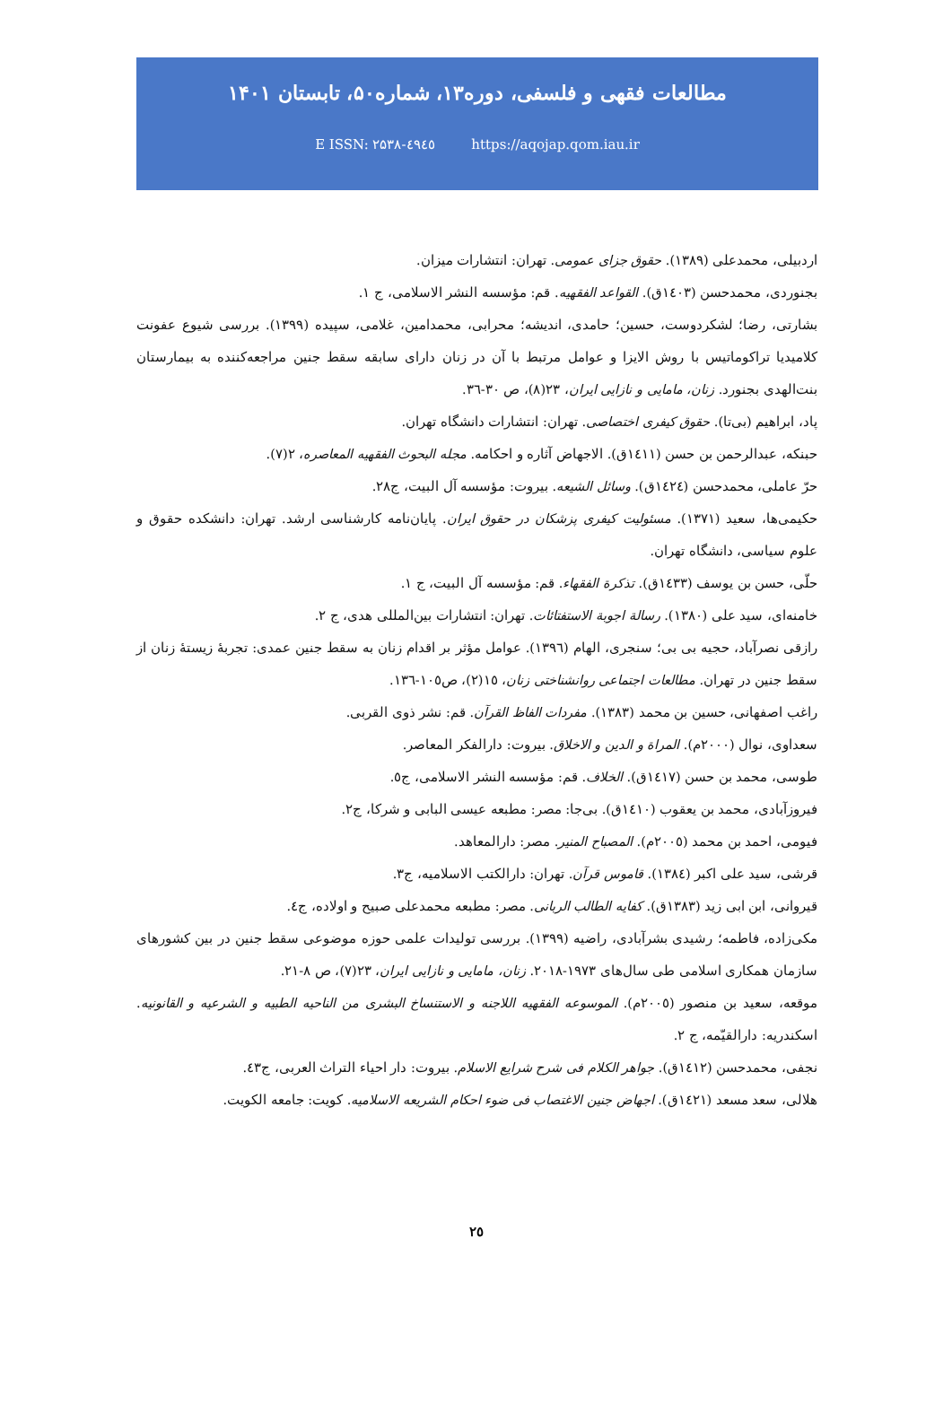مطالعات فقهی و فلسفی، دوره۱۳، شماره۵۰، تابستان ۱۴۰۱
E ISSN: ۲۵۳۸-٤۹٤٥ https://aqojap.qom.iau.ir
اردبیلی، محمدعلی (۱۳۸۹). حقوق جزای عمومی. تهران: انتشارات میزان.
بجنوردی، محمدحسن (۱٤۰۳ق). القواعد الفقهیه. قم: مؤسسه النشر الاسلامی، ج ۱.
بشارتی، رضا؛ لشکردوست، حسین؛ حامدی، اندیشه؛ محرابی، محمدامین، غلامی، سپیده (۱۳۹۹). بررسی شیوع عفونت کلامیدیا تراکوماتیس با روش الایزا و عوامل مرتبط با آن در زنان دارای سابقه سقط جنین مراجعه‌کننده به بیمارستان بنت‌الهدی بجنورد. زنان، مامایی و نازایی ایران، ۲۳(۸)، ص ۳۰-۳٦.
پاد، ابراهیم (بی‌تا). حقوق کیفری اختصاصی. تهران: انتشارات دانشگاه تهران.
حبنکه، عبدالرحمن بن حسن (۱٤۱۱ق). الاجهاض آثاره و احکامه. مجله البحوث الفقهیه المعاصره، ۲(۷).
حرّ عاملی، محمدحسن (۱٤۲٤ق). وسائل الشیعه. بیروت: مؤسسه آل البیت، ج۲۸.
حکیمی‌ها، سعید (۱۳۷۱). مسئولیت کیفری پزشکان در حقوق ایران. پایان‌نامه کارشناسی ارشد. تهران: دانشکده حقوق و علوم سیاسی، دانشگاه تهران.
حلّی، حسن بن یوسف (۱٤۳۳ق). تذکرة الفقهاء. قم: مؤسسه آل البیت، ج ۱.
خامنه‌ای، سید علی (۱۳۸۰). رسالة اجوبة الاستفتائات. تهران: انتشارات بین‌المللی هدی، ج ۲.
رازقی نصرآباد، حجیه بی بی؛ سنجری، الهام (۱۳۹٦). عوامل مؤثر بر اقدام زنان به سقط جنین عمدی: تجربهٔ زیستهٔ زنان از سقط جنین در تهران. مطالعات اجتماعی روانشناختی زنان، ۱٥(۲)، ص۱۰٥-۱۳٦.
راغب اصفهانی، حسین بن محمد (۱۳۸۳). مفردات الفاظ القرآن. قم: نشر ذوی القربی.
سعداوی، نوال (۲۰۰۰م). المراة و الدین و الاخلاق. بیروت: دارالفکر المعاصر.
طوسی، محمد بن حسن (۱٤۱۷ق). الخلاف. قم: مؤسسه النشر الاسلامی، ج٥.
فیروزآبادی، محمد بن یعقوب (۱٤۱۰ق). بی‌جا: مصر: مطبعه عیسی البابی و شرکا، ج۲.
فیومی، احمد بن محمد (۲۰۰٥م). المصباح المنیر. مصر: دارالمعاهد.
قرشی، سید علی اکبر (۱۳۸٤). قاموس قرآن. تهران: دارالکتب الاسلامیه، ج۳.
قیروانی، ابن ابی زید (۱۳۸۳ق). کفایه الطالب الربانی. مصر: مطبعه محمدعلی صبیح و اولاده، ج٤.
مکی‌زاده، فاطمه؛ رشیدی بشرآبادی، راضیه (۱۳۹۹). بررسی تولیدات علمی حوزه موضوعی سقط جنین در بین کشورهای سازمان همکاری اسلامی طی سال‌های ۱۹۷۳-۲۰۱۸. زنان، مامایی و نازایی ایران، ۲۳(۷)، ص ۸-۲۱.
موقعه، سعید بن منصور (۲۰۰٥م). الموسوعه الفقهیه اللاجنه و الاستنساخ البشری من الناحیه الطبیه و الشرعیه و القانونیه. اسکندریه: دارالقیّمه، ج ۲.
نجفی، محمدحسن (۱٤۱۲ق). جواهر الکلام فی شرح شرایع الاسلام. بیروت: دار احیاء التراث العربی، ج٤۳.
هلالی، سعد مسعد (۱٤۲۱ق). اجهاض جنین الاغتصاب فی ضوء احکام الشریعه الاسلامیه. کویت: جامعه الکویت.
۲٥